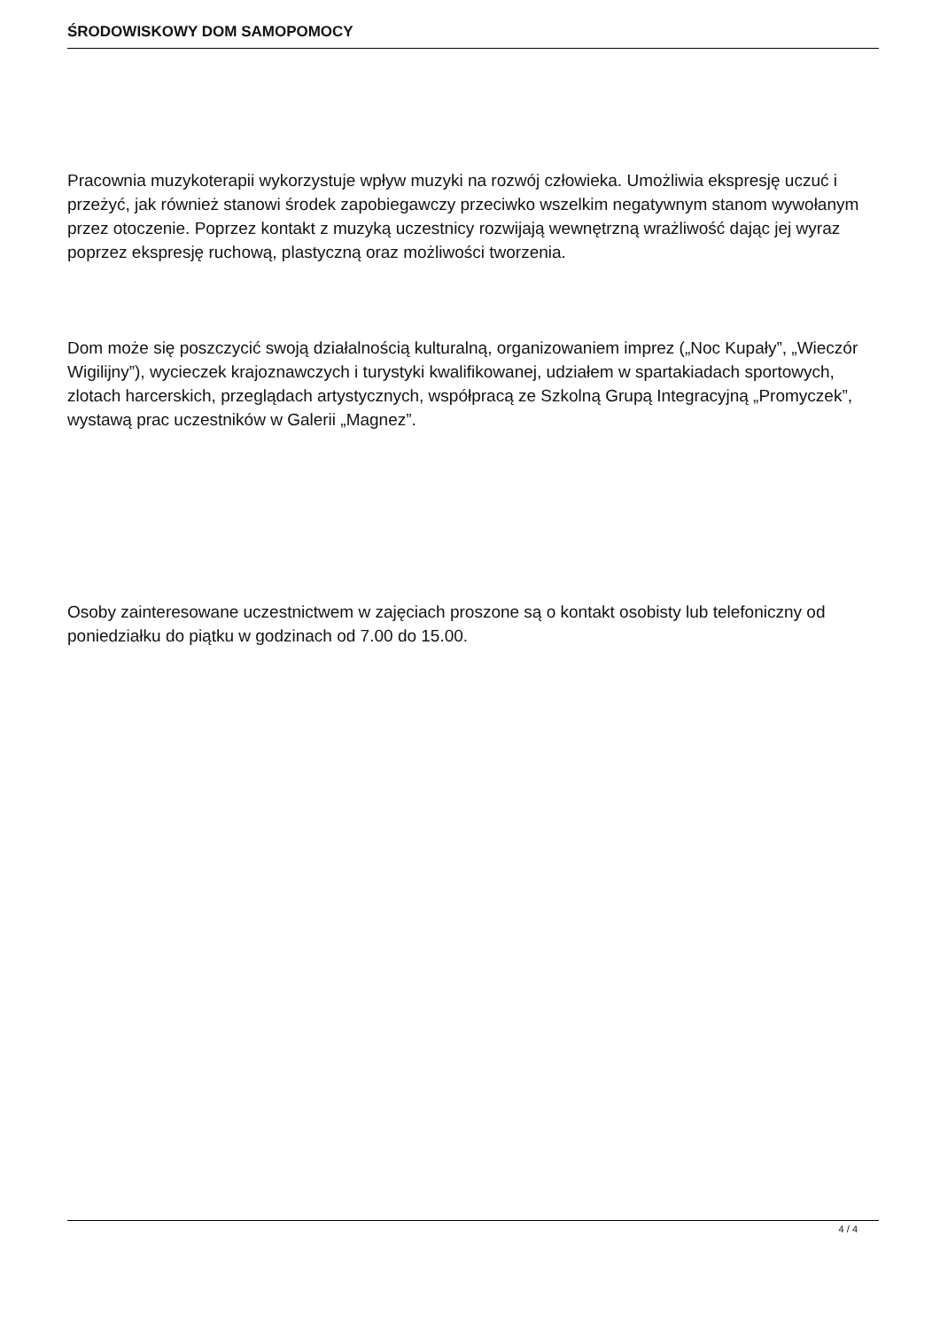ŚRODOWISKOWY DOM SAMOPOMOCY
Pracownia muzykoterapii wykorzystuje wpływ muzyki na rozwój człowieka. Umożliwia ekspresję uczuć i przeżyć, jak również stanowi środek zapobiegawczy przeciwko wszelkim negatywnym stanom wywołanym przez otoczenie. Poprzez kontakt z muzyką uczestnicy rozwijają wewnętrzną wrażliwość dając jej wyraz poprzez ekspresję ruchową, plastyczną oraz możliwości tworzenia.
Dom może się poszczycić swoją działalnością kulturalną, organizowaniem imprez („Noc Kupały”, „Wieczór Wigilijny”), wycieczek krajoznawczych i turystyki kwalifikowanej, udziałem w spartakiadach sportowych, zlotach harcerskich, przeglądach artystycznych, współpracą ze Szkolną Grupą Integracyjną „Promyczek”, wystawą prac uczestników w Galerii „Magnez”.
Osoby zainteresowane uczestnictwem w zajęciach proszone są o kontakt osobisty lub telefoniczny od poniedziałku do piątku w godzinach od 7.00 do 15.00.
4 / 4